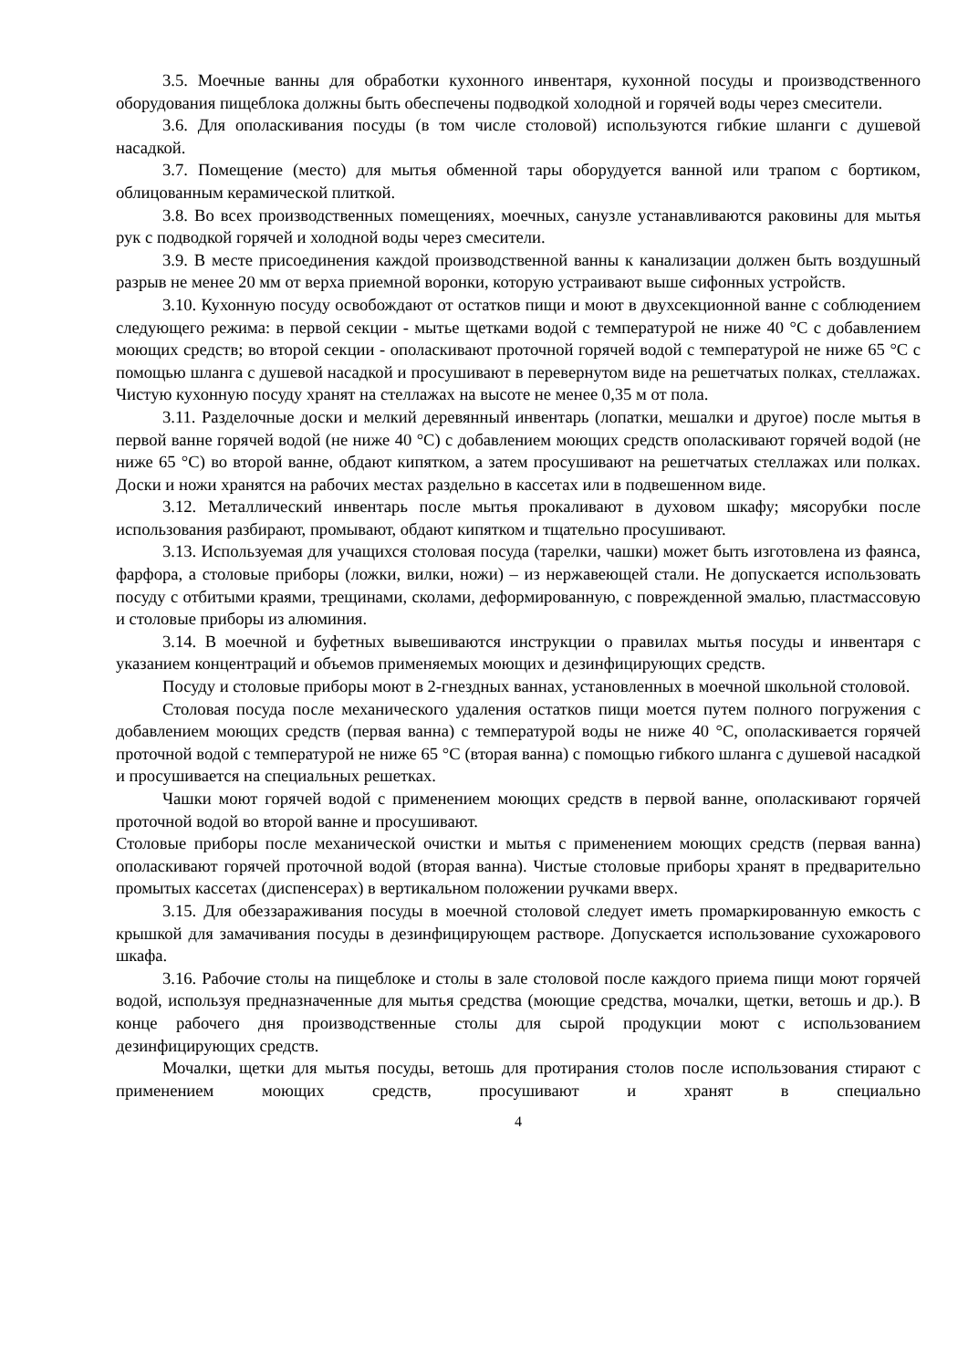3.5. Моечные ванны для обработки кухонного инвентаря, кухонной посуды и производственного оборудования пищеблока должны быть обеспечены подводкой холодной и горячей воды через смесители.
3.6. Для ополаскивания посуды (в том числе столовой) используются гибкие шланги с душевой насадкой.
3.7. Помещение (место) для мытья обменной тары оборудуется ванной или трапом с бортиком, облицованным керамической плиткой.
3.8. Во всех производственных помещениях, моечных, санузле устанавливаются раковины для мытья рук с подводкой горячей и холодной воды через смесители.
3.9. В месте присоединения каждой производственной ванны к канализации должен быть воздушный разрыв не менее 20 мм от верха приемной воронки, которую устраивают выше сифонных устройств.
3.10. Кухонную посуду освобождают от остатков пищи и моют в двухсекционной ванне с соблюдением следующего режима: в первой секции - мытье щетками водой с температурой не ниже 40 °С с добавлением моющих средств; во второй секции - ополаскивают проточной горячей водой с температурой не ниже 65 °С с помощью шланга с душевой насадкой и просушивают в перевернутом виде на решетчатых полках, стеллажах. Чистую кухонную посуду хранят на стеллажах на высоте не менее 0,35 м от пола.
3.11. Разделочные доски и мелкий деревянный инвентарь (лопатки, мешалки и другое) после мытья в первой ванне горячей водой (не ниже 40 °С) с добавлением моющих средств ополаскивают горячей водой (не ниже 65 °С) во второй ванне, обдают кипятком, а затем просушивают на решетчатых стеллажах или полках. Доски и ножи хранятся на рабочих местах раздельно в кассетах или в подвешенном виде.
3.12. Металлический инвентарь после мытья прокаливают в духовом шкафу; мясорубки после использования разбирают, промывают, обдают кипятком и тщательно просушивают.
3.13. Используемая для учащихся столовая посуда (тарелки, чашки) может быть изготовлена из фаянса, фарфора, а столовые приборы (ложки, вилки, ножи) – из нержавеющей стали. Не допускается использовать посуду с отбитыми краями, трещинами, сколами, деформированную, с поврежденной эмалью, пластмассовую и столовые приборы из алюминия.
3.14. В моечной и буфетных вывешиваются инструкции о правилах мытья посуды и инвентаря с указанием концентраций и объемов применяемых моющих и дезинфицирующих средств.
Посуду и столовые приборы моют в 2-гнездных ваннах, установленных в моечной школьной столовой.
Столовая посуда после механического удаления остатков пищи моется путем полного погружения с добавлением моющих средств (первая ванна) с температурой воды не ниже 40 °С, ополаскивается горячей проточной водой с температурой не ниже 65 °С (вторая ванна) с помощью гибкого шланга с душевой насадкой и просушивается на специальных решетках.
Чашки моют горячей водой с применением моющих средств в первой ванне, ополаскивают горячей проточной водой во второй ванне и просушивают.
Столовые приборы после механической очистки и мытья с применением моющих средств (первая ванна) ополаскивают горячей проточной водой (вторая ванна). Чистые столовые приборы хранят в предварительно промытых кассетах (диспенсерах) в вертикальном положении ручками вверх.
3.15. Для обеззараживания посуды в моечной столовой следует иметь промаркированную емкость с крышкой для замачивания посуды в дезинфицирующем растворе. Допускается использование сухожарового шкафа.
3.16. Рабочие столы на пищеблоке и столы в зале столовой после каждого приема пищи моют горячей водой, используя предназначенные для мытья средства (моющие средства, мочалки, щетки, ветошь и др.). В конце рабочего дня производственные столы для сырой продукции моют с использованием дезинфицирующих средств.
Мочалки, щетки для мытья посуды, ветошь для протирания столов после использования стирают с применением моющих средств, просушивают и хранят в специально
4